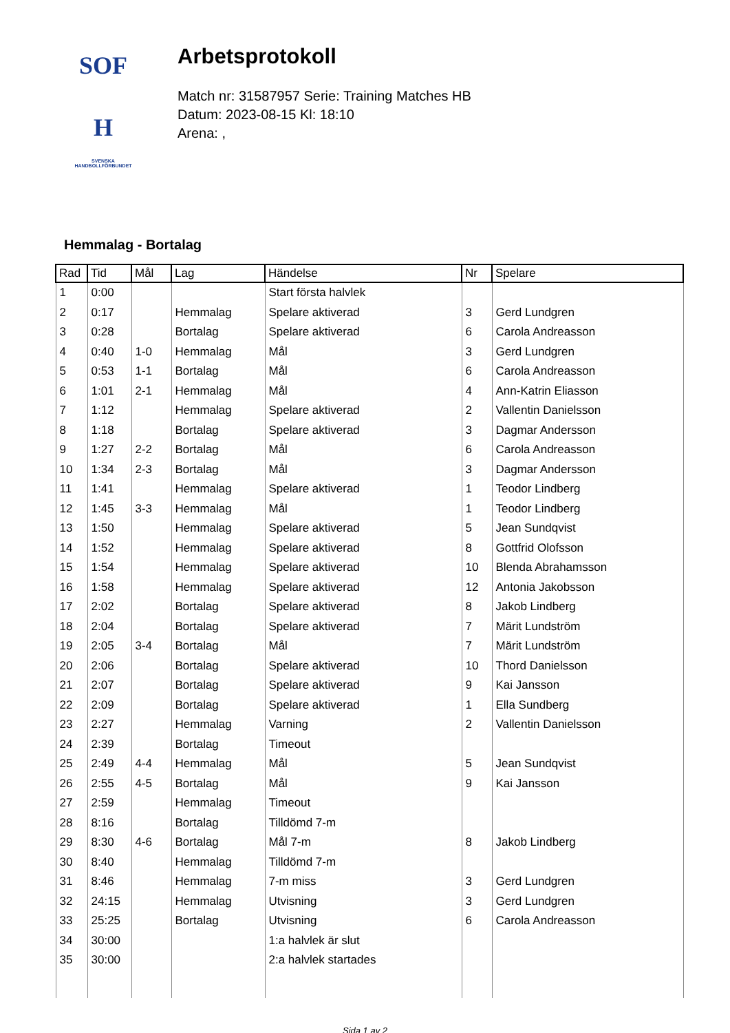SOF H
SVENSKA
HANDBOLLFÖRBUNDET
Arbetsprotokoll
Match nr: 31587957 Serie: Training Matches HB
Datum: 2023-08-15 Kl: 18:10
Arena: ,
Hemmalag - Bortalag
| Rad | Tid | Mål | Lag | Händelse | Nr | Spelare |
| --- | --- | --- | --- | --- | --- | --- |
| 1 | 0:00 | | | Start första halvlek | | |
| 2 | 0:17 | | Hemmalag | Spelare aktiverad | 3 | Gerd Lundgren |
| 3 | 0:28 | | Bortalag | Spelare aktiverad | 6 | Carola Andreasson |
| 4 | 0:40 | 1-0 | Hemmalag | Mål | 3 | Gerd Lundgren |
| 5 | 0:53 | 1-1 | Bortalag | Mål | 6 | Carola Andreasson |
| 6 | 1:01 | 2-1 | Hemmalag | Mål | 4 | Ann-Katrin Eliasson |
| 7 | 1:12 | | Hemmalag | Spelare aktiverad | 2 | Vallentin Danielsson |
| 8 | 1:18 | | Bortalag | Spelare aktiverad | 3 | Dagmar Andersson |
| 9 | 1:27 | 2-2 | Bortalag | Mål | 6 | Carola Andreasson |
| 10 | 1:34 | 2-3 | Bortalag | Mål | 3 | Dagmar Andersson |
| 11 | 1:41 | | Hemmalag | Spelare aktiverad | 1 | Teodor Lindberg |
| 12 | 1:45 | 3-3 | Hemmalag | Mål | 1 | Teodor Lindberg |
| 13 | 1:50 | | Hemmalag | Spelare aktiverad | 5 | Jean Sundqvist |
| 14 | 1:52 | | Hemmalag | Spelare aktiverad | 8 | Gottfrid Olofsson |
| 15 | 1:54 | | Hemmalag | Spelare aktiverad | 10 | Blenda Abrahamsson |
| 16 | 1:58 | | Hemmalag | Spelare aktiverad | 12 | Antonia Jakobsson |
| 17 | 2:02 | | Bortalag | Spelare aktiverad | 8 | Jakob Lindberg |
| 18 | 2:04 | | Bortalag | Spelare aktiverad | 7 | Märit Lundström |
| 19 | 2:05 | 3-4 | Bortalag | Mål | 7 | Märit Lundström |
| 20 | 2:06 | | Bortalag | Spelare aktiverad | 10 | Thord Danielsson |
| 21 | 2:07 | | Bortalag | Spelare aktiverad | 9 | Kai Jansson |
| 22 | 2:09 | | Bortalag | Spelare aktiverad | 1 | Ella Sundberg |
| 23 | 2:27 | | Hemmalag | Varning | 2 | Vallentin Danielsson |
| 24 | 2:39 | | Bortalag | Timeout | | |
| 25 | 2:49 | 4-4 | Hemmalag | Mål | 5 | Jean Sundqvist |
| 26 | 2:55 | 4-5 | Bortalag | Mål | 9 | Kai Jansson |
| 27 | 2:59 | | Hemmalag | Timeout | | |
| 28 | 8:16 | | Bortalag | Tilldömd 7-m | | |
| 29 | 8:30 | 4-6 | Bortalag | Mål 7-m | 8 | Jakob Lindberg |
| 30 | 8:40 | | Hemmalag | Tilldömd 7-m | | |
| 31 | 8:46 | | Hemmalag | 7-m miss | 3 | Gerd Lundgren |
| 32 | 24:15 | | Hemmalag | Utvisning | 3 | Gerd Lundgren |
| 33 | 25:25 | | Bortalag | Utvisning | 6 | Carola Andreasson |
| 34 | 30:00 | | | 1:a halvlek är slut | | |
| 35 | 30:00 | | | 2:a halvlek startades | | |
Sida 1 av 2